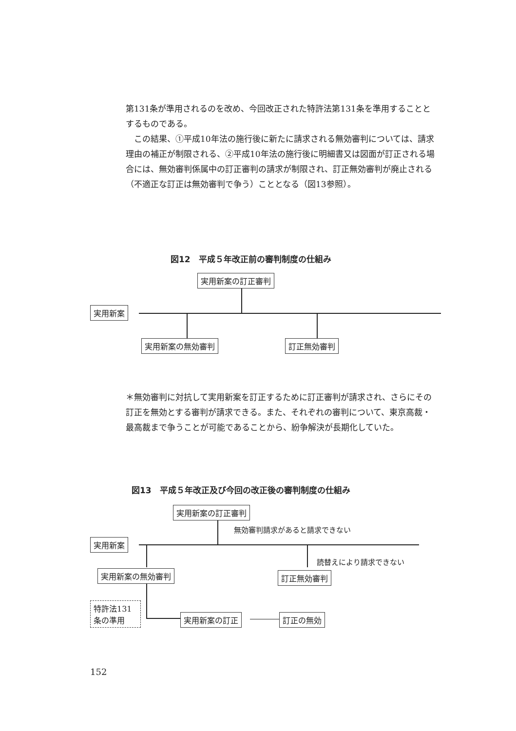第131条が準用されるのを改め、今回改正された特許法第131条を準用することとするものである。
　この結果、①平成10年法の施行後に新たに請求される無効審判については、請求理由の補正が制限される、②平成10年法の施行後に明細書又は図面が訂正される場合には、無効審判係属中の訂正審判の請求が制限され、訂正無効審判が廃止される（不適正な訂正は無効審判で争う）こととなる（図13参照）。
図12　平成５年改正前の審判制度の仕組み
実用新案の訂正審判
実用新案
実用新案の無効審判 訂正無効審判
＊無効審判に対抗して実用新案を訂正するために訂正審判が請求され、さらにその訂正を無効とする審判が請求できる。また、それぞれの審判について、東京高裁・最高裁まで争うことが可能であることから、紛争解決が長期化していた。
図13　平成５年改正及び今回の改正後の審判制度の仕組み
実用新案の訂正審判
無効審判請求があると請求できない
実用新案
読替えにより請求できない
実用新案の無効審判 訂正無効審判
特許法131条の準用
実用新案の訂正 訂正の無効
152